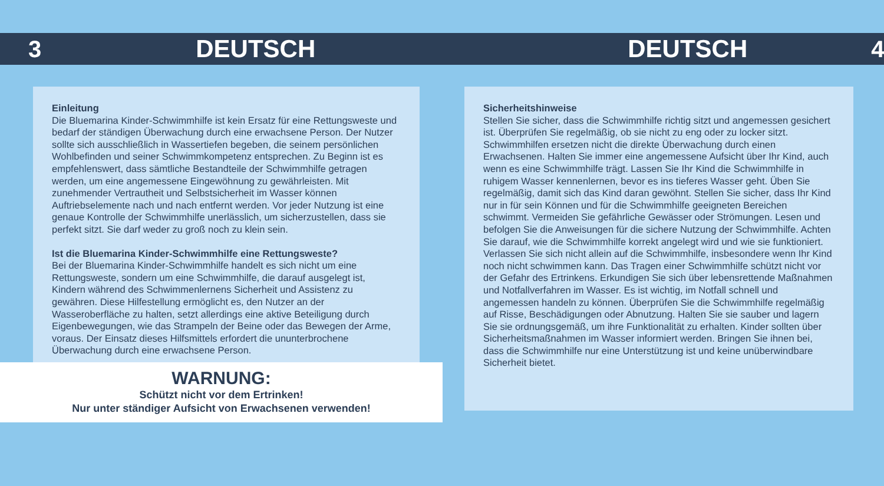3 DEUTSCH DEUTSCH 4
Einleitung
Die Bluemarina Kinder-Schwimmhilfe ist kein Ersatz für eine Rettungsweste und bedarf der ständigen Überwachung durch eine erwachsene Person. Der Nutzer sollte sich ausschließlich in Wassertiefen begeben, die seinem persönlichen Wohlbefinden und seiner Schwimmkompetenz entsprechen. Zu Beginn ist es empfehlenswert, dass sämtliche Bestandteile der Schwimmhilfe getragen werden, um eine angemessene Eingewöhnung zu gewährleisten. Mit zunehmender Vertrautheit und Selbstsicherheit im Wasser können Auftriebselemente nach und nach entfernt werden. Vor jeder Nutzung ist eine genaue Kontrolle der Schwimmhilfe unerlässlich, um sicherzustellen, dass sie perfekt sitzt. Sie darf weder zu groß noch zu klein sein.
Ist die Bluemarina Kinder-Schwimmhilfe eine Rettungsweste?
Bei der Bluemarina Kinder-Schwimmhilfe handelt es sich nicht um eine Rettungsweste, sondern um eine Schwimmhilfe, die darauf ausgelegt ist, Kindern während des Schwimmenlernens Sicherheit und Assistenz zu gewähren. Diese Hilfestellung ermöglicht es, den Nutzer an der Wasseroberfläche zu halten, setzt allerdings eine aktive Beteiligung durch Eigenbewegungen, wie das Strampeln der Beine oder das Bewegen der Arme, voraus. Der Einsatz dieses Hilfsmittels erfordert die ununterbrochene Überwachung durch eine erwachsene Person.
WARNUNG:
Schützt nicht vor dem Ertrinken!
Nur unter ständiger Aufsicht von Erwachsenen verwenden!
Sicherheitshinweise
Stellen Sie sicher, dass die Schwimmhilfe richtig sitzt und angemessen gesichert ist. Überprüfen Sie regelmäßig, ob sie nicht zu eng oder zu locker sitzt. Schwimmhilfen ersetzen nicht die direkte Überwachung durch einen Erwachsenen. Halten Sie immer eine angemessene Aufsicht über Ihr Kind, auch wenn es eine Schwimmhilfe trägt. Lassen Sie Ihr Kind die Schwimmhilfe in ruhigem Wasser kennenlernen, bevor es ins tieferes Wasser geht. Üben Sie regelmäßig, damit sich das Kind daran gewöhnt. Stellen Sie sicher, dass Ihr Kind nur in für sein Können und für die Schwimmhilfe geeigneten Bereichen schwimmt. Vermeiden Sie gefährliche Gewässer oder Strömungen. Lesen und befolgen Sie die Anweisungen für die sichere Nutzung der Schwimmhilfe. Achten Sie darauf, wie die Schwimmhilfe korrekt angelegt wird und wie sie funktioniert. Verlassen Sie sich nicht allein auf die Schwimmhilfe, insbesondere wenn Ihr Kind noch nicht schwimmen kann. Das Tragen einer Schwimmhilfe schützt nicht vor der Gefahr des Ertrinkens. Erkundigen Sie sich über lebensrettende Maßnahmen und Notfallverfahren im Wasser. Es ist wichtig, im Notfall schnell und angemessen handeln zu können. Überprüfen Sie die Schwimmhilfe regelmäßig auf Risse, Beschädigungen oder Abnutzung. Halten Sie sie sauber und lagern Sie sie ordnungsgemäß, um ihre Funktionalität zu erhalten. Kinder sollten über Sicherheitsmaßnahmen im Wasser informiert werden. Bringen Sie ihnen bei, dass die Schwimmhilfe nur eine Unterstützung ist und keine unüberwindbare Sicherheit bietet.